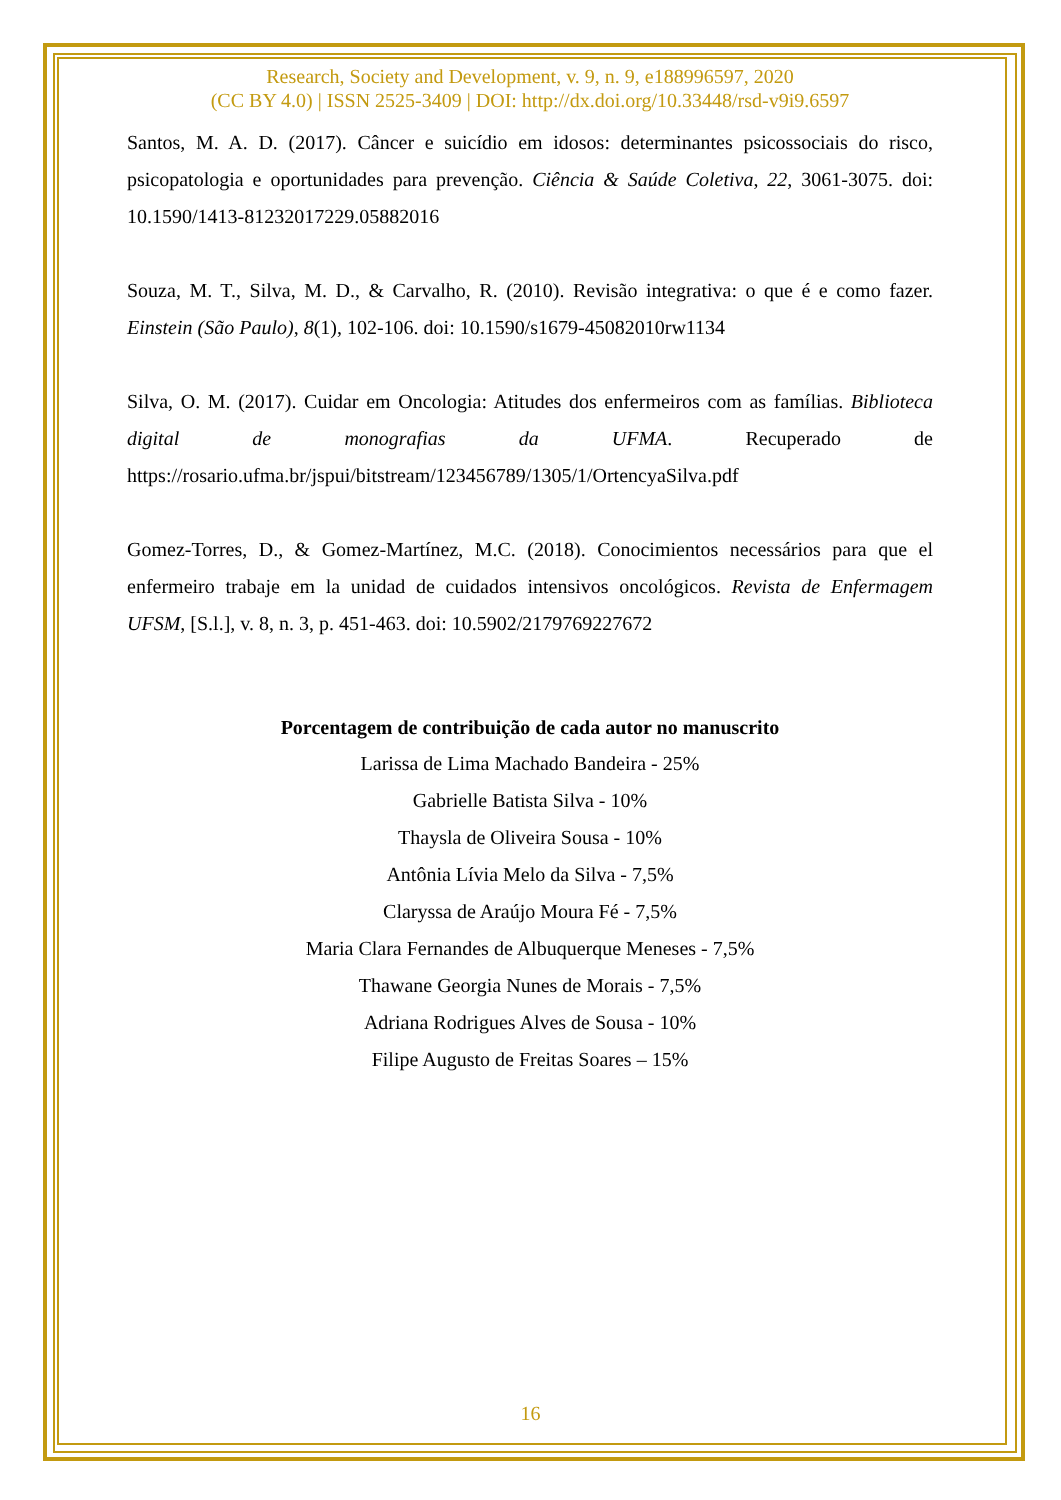Research, Society and Development, v. 9, n. 9, e188996597, 2020
(CC BY 4.0) | ISSN 2525-3409 | DOI: http://dx.doi.org/10.33448/rsd-v9i9.6597
Santos, M. A. D. (2017). Câncer e suicídio em idosos: determinantes psicossociais do risco, psicopatologia e oportunidades para prevenção. Ciência & Saúde Coletiva, 22, 3061-3075. doi: 10.1590/1413-81232017229.05882016
Souza, M. T., Silva, M. D., & Carvalho, R. (2010). Revisão integrativa: o que é e como fazer. Einstein (São Paulo), 8(1), 102-106. doi: 10.1590/s1679-45082010rw1134
Silva, O. M. (2017). Cuidar em Oncologia: Atitudes dos enfermeiros com as famílias. Biblioteca digital de monografias da UFMA. Recuperado de https://rosario.ufma.br/jspui/bitstream/123456789/1305/1/OrtencyaSilva.pdf
Gomez-Torres, D., & Gomez-Martínez, M.C. (2018). Conocimientos necessários para que el enfermeiro trabaje em la unidad de cuidados intensivos oncológicos. Revista de Enfermagem UFSM, [S.l.], v. 8, n. 3, p. 451-463. doi: 10.5902/2179769227672
Porcentagem de contribuição de cada autor no manuscrito
Larissa de Lima Machado Bandeira - 25%
Gabrielle Batista Silva - 10%
Thaysla de Oliveira Sousa - 10%
Antônia Lívia Melo da Silva - 7,5%
Claryssa de Araújo Moura Fé - 7,5%
Maria Clara Fernandes de Albuquerque Meneses - 7,5%
Thawane Georgia Nunes de Morais - 7,5%
Adriana Rodrigues Alves de Sousa - 10%
Filipe Augusto de Freitas Soares – 15%
16